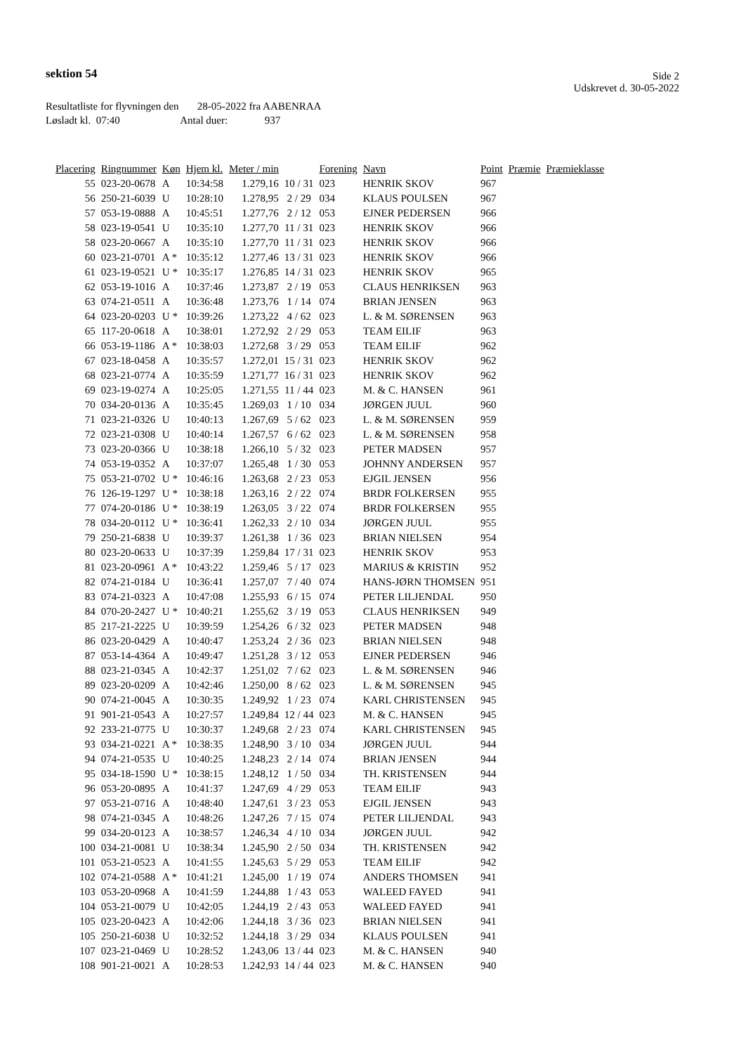sektion 54
Side 2
Udskrevet d. 30-05-2022
Resultatliste for flyvningen den 28-05-2022 fra AABENRAA
Løsladt kl. 07:40 Antal duer: 937
| Placering | Ringnummer | Køn | Hjem kl. | Meter / min | | Forening | Navn | Point | Præmie | Præmieklasse |
| --- | --- | --- | --- | --- | --- | --- | --- | --- | --- | --- |
| 55 | 023-20-0678 | A | 10:34:58 | 1.279,16 | 10 / 31 | 023 | HENRIK SKOV | 967 | | |
| 56 | 250-21-6039 | U | 10:28:10 | 1.278,95 | 2 / 29 | 034 | KLAUS POULSEN | 967 | | |
| 57 | 053-19-0888 | A | 10:45:51 | 1.277,76 | 2 / 12 | 053 | EJNER PEDERSEN | 966 | | |
| 58 | 023-19-0541 | U | 10:35:10 | 1.277,70 | 11 / 31 | 023 | HENRIK SKOV | 966 | | |
| 58 | 023-20-0667 | A | 10:35:10 | 1.277,70 | 11 / 31 | 023 | HENRIK SKOV | 966 | | |
| 60 | 023-21-0701 | A * | 10:35:12 | 1.277,46 | 13 / 31 | 023 | HENRIK SKOV | 966 | | |
| 61 | 023-19-0521 | U * | 10:35:17 | 1.276,85 | 14 / 31 | 023 | HENRIK SKOV | 965 | | |
| 62 | 053-19-1016 | A | 10:37:46 | 1.273,87 | 2 / 19 | 053 | CLAUS HENRIKSEN | 963 | | |
| 63 | 074-21-0511 | A | 10:36:48 | 1.273,76 | 1 / 14 | 074 | BRIAN JENSEN | 963 | | |
| 64 | 023-20-0203 | U * | 10:39:26 | 1.273,22 | 4 / 62 | 023 | L. & M. SØRENSEN | 963 | | |
| 65 | 117-20-0618 | A | 10:38:01 | 1.272,92 | 2 / 29 | 053 | TEAM EILIF | 963 | | |
| 66 | 053-19-1186 | A * | 10:38:03 | 1.272,68 | 3 / 29 | 053 | TEAM EILIF | 962 | | |
| 67 | 023-18-0458 | A | 10:35:57 | 1.272,01 | 15 / 31 | 023 | HENRIK SKOV | 962 | | |
| 68 | 023-21-0774 | A | 10:35:59 | 1.271,77 | 16 / 31 | 023 | HENRIK SKOV | 962 | | |
| 69 | 023-19-0274 | A | 10:25:05 | 1.271,55 | 11 / 44 | 023 | M. & C. HANSEN | 961 | | |
| 70 | 034-20-0136 | A | 10:35:45 | 1.269,03 | 1 / 10 | 034 | JØRGEN JUUL | 960 | | |
| 71 | 023-21-0326 | U | 10:40:13 | 1.267,69 | 5 / 62 | 023 | L. & M. SØRENSEN | 959 | | |
| 72 | 023-21-0308 | U | 10:40:14 | 1.267,57 | 6 / 62 | 023 | L. & M. SØRENSEN | 958 | | |
| 73 | 023-20-0366 | U | 10:38:18 | 1.266,10 | 5 / 32 | 023 | PETER MADSEN | 957 | | |
| 74 | 053-19-0352 | A | 10:37:07 | 1.265,48 | 1 / 30 | 053 | JOHNNY ANDERSEN | 957 | | |
| 75 | 053-21-0702 | U * | 10:46:16 | 1.263,68 | 2 / 23 | 053 | EJGIL JENSEN | 956 | | |
| 76 | 126-19-1297 | U * | 10:38:18 | 1.263,16 | 2 / 22 | 074 | BRDR FOLKERSEN | 955 | | |
| 77 | 074-20-0186 | U * | 10:38:19 | 1.263,05 | 3 / 22 | 074 | BRDR FOLKERSEN | 955 | | |
| 78 | 034-20-0112 | U * | 10:36:41 | 1.262,33 | 2 / 10 | 034 | JØRGEN JUUL | 955 | | |
| 79 | 250-21-6838 | U | 10:39:37 | 1.261,38 | 1 / 36 | 023 | BRIAN NIELSEN | 954 | | |
| 80 | 023-20-0633 | U | 10:37:39 | 1.259,84 | 17 / 31 | 023 | HENRIK SKOV | 953 | | |
| 81 | 023-20-0961 | A * | 10:43:22 | 1.259,46 | 5 / 17 | 023 | MARIUS & KRISTIN | 952 | | |
| 82 | 074-21-0184 | U | 10:36:41 | 1.257,07 | 7 / 40 | 074 | HANS-JØRN THOMSEN | 951 | | |
| 83 | 074-21-0323 | A | 10:47:08 | 1.255,93 | 6 / 15 | 074 | PETER LILJENDAL | 950 | | |
| 84 | 070-20-2427 | U * | 10:40:21 | 1.255,62 | 3 / 19 | 053 | CLAUS HENRIKSEN | 949 | | |
| 85 | 217-21-2225 | U | 10:39:59 | 1.254,26 | 6 / 32 | 023 | PETER MADSEN | 948 | | |
| 86 | 023-20-0429 | A | 10:40:47 | 1.253,24 | 2 / 36 | 023 | BRIAN NIELSEN | 948 | | |
| 87 | 053-14-4364 | A | 10:49:47 | 1.251,28 | 3 / 12 | 053 | EJNER PEDERSEN | 946 | | |
| 88 | 023-21-0345 | A | 10:42:37 | 1.251,02 | 7 / 62 | 023 | L. & M. SØRENSEN | 946 | | |
| 89 | 023-20-0209 | A | 10:42:46 | 1.250,00 | 8 / 62 | 023 | L. & M. SØRENSEN | 945 | | |
| 90 | 074-21-0045 | A | 10:30:35 | 1.249,92 | 1 / 23 | 074 | KARL CHRISTENSEN | 945 | | |
| 91 | 901-21-0543 | A | 10:27:57 | 1.249,84 | 12 / 44 | 023 | M. & C. HANSEN | 945 | | |
| 92 | 233-21-0775 | U | 10:30:37 | 1.249,68 | 2 / 23 | 074 | KARL CHRISTENSEN | 945 | | |
| 93 | 034-21-0221 | A * | 10:38:35 | 1.248,90 | 3 / 10 | 034 | JØRGEN JUUL | 944 | | |
| 94 | 074-21-0535 | U | 10:40:25 | 1.248,23 | 2 / 14 | 074 | BRIAN JENSEN | 944 | | |
| 95 | 034-18-1590 | U * | 10:38:15 | 1.248,12 | 1 / 50 | 034 | TH. KRISTENSEN | 944 | | |
| 96 | 053-20-0895 | A | 10:41:37 | 1.247,69 | 4 / 29 | 053 | TEAM EILIF | 943 | | |
| 97 | 053-21-0716 | A | 10:48:40 | 1.247,61 | 3 / 23 | 053 | EJGIL JENSEN | 943 | | |
| 98 | 074-21-0345 | A | 10:48:26 | 1.247,26 | 7 / 15 | 074 | PETER LILJENDAL | 943 | | |
| 99 | 034-20-0123 | A | 10:38:57 | 1.246,34 | 4 / 10 | 034 | JØRGEN JUUL | 942 | | |
| 100 | 034-21-0081 | U | 10:38:34 | 1.245,90 | 2 / 50 | 034 | TH. KRISTENSEN | 942 | | |
| 101 | 053-21-0523 | A | 10:41:55 | 1.245,63 | 5 / 29 | 053 | TEAM EILIF | 942 | | |
| 102 | 074-21-0588 | A * | 10:41:21 | 1.245,00 | 1 / 19 | 074 | ANDERS THOMSEN | 941 | | |
| 103 | 053-20-0968 | A | 10:41:59 | 1.244,88 | 1 / 43 | 053 | WALEED FAYED | 941 | | |
| 104 | 053-21-0079 | U | 10:42:05 | 1.244,19 | 2 / 43 | 053 | WALEED FAYED | 941 | | |
| 105 | 023-20-0423 | A | 10:42:06 | 1.244,18 | 3 / 36 | 023 | BRIAN NIELSEN | 941 | | |
| 105 | 250-21-6038 | U | 10:32:52 | 1.244,18 | 3 / 29 | 034 | KLAUS POULSEN | 941 | | |
| 107 | 023-21-0469 | U | 10:28:52 | 1.243,06 | 13 / 44 | 023 | M. & C. HANSEN | 940 | | |
| 108 | 901-21-0021 | A | 10:28:53 | 1.242,93 | 14 / 44 | 023 | M. & C. HANSEN | 940 | | |